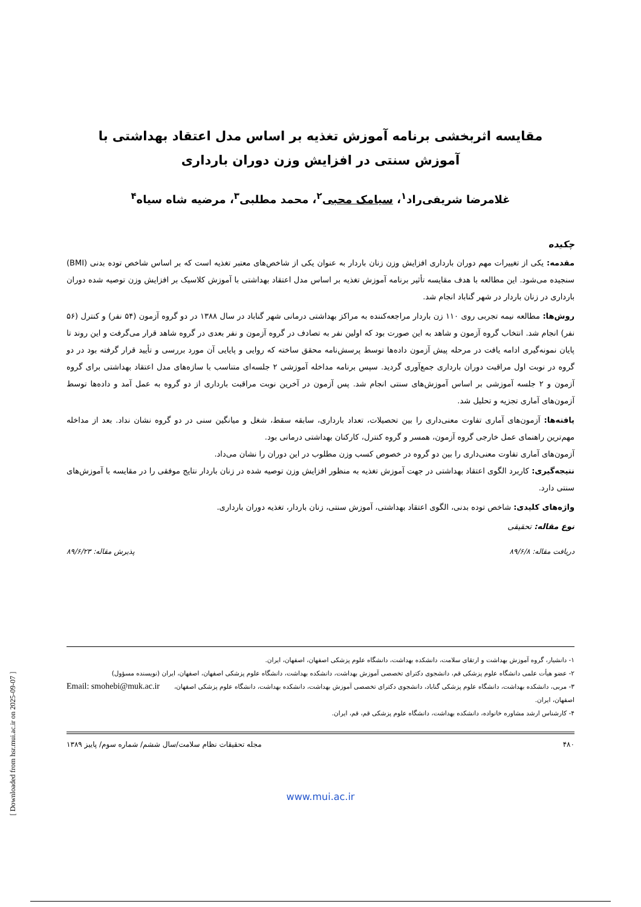مقایسه اثربخشی برنامه آموزش تغذیه بر اساس مدل اعتقاد بهداشتی با آموزش سنتی در افزایش وزن دوران بارداری
غلامرضا شریفی‌راد<sup>۱</sup>، سیامک محبی<sup>۲</sup>، محمد مطلبی<sup>۳</sup>، مرضیه شاه سیاه<sup>۴</sup>
چکیده
مقدمه: یکی از تغییرات مهم دوران بارداری افزایش وزن زنان باردار به عنوان یکی از شاخص‌های معتبر تغذیه است که بر اساس شاخص توده بدنی (BMI) سنجیده می‌شود. این مطالعه با هدف مقایسه تأثیر برنامه آموزش تغذیه بر اساس مدل اعتقاد بهداشتی با آموزش کلاسیک بر افزایش وزن توصیه شده دوران بارداری در زنان باردار در شهر گناباد انجام شد.
روش‌ها: مطالعه نیمه تجربی روی ۱۱۰ زن باردار مراجعه‌کننده به مراکز بهداشتی درمانی شهر گناباد در سال ۱۳۸۸ در دو گروه آزمون (۵۴ نفر) و کنترل (۵۶ نفر) انجام شد. انتخاب گروه آزمون و شاهد به این صورت بود که اولین نفر به تصادف در گروه آزمون و نفر بعدی در گروه شاهد قرار می‌گرفت و این روند تا پایان نمونه‌گیری ادامه یافت در مرحله پیش آزمون داده‌ها توسط پرسش‌نامه محقق ساخته که روایی و پایایی آن مورد بررسی و تأیید قرار گرفته بود در دو گروه در نوبت اول مراقبت دوران بارداری جمع‌آوری گردید. سپس برنامه مداخله آموزشی ۲ جلسه‌ای متناسب با سازه‌های مدل اعتقاد بهداشتی برای گروه آزمون و ۲ جلسه آموزشی بر اساس آموزش‌های سنتی انجام شد. پس آزمون در آخرین نوبت مراقبت بارداری از دو گروه به عمل آمد و داده‌ها توسط آزمون‌های آماری تجزیه و تحلیل شد.
یافته‌ها: آزمون‌های آماری تفاوت معنی‌داری را بین تحصیلات، تعداد بارداری، سابقه سقط، شغل و میانگین سنی در دو گروه نشان نداد. بعد از مداخله مهم‌ترین راهنمای عمل خارجی گروه آزمون، همسر و گروه کنترل، کارکنان بهداشتی درمانی بود.
آزمون‌های آماری تفاوت معنی‌داری را بین دو گروه در خصوص کسب وزن مطلوب در این دوران را نشان می‌داد.
نتیجه‌گیری: کاربرد الگوی اعتقاد بهداشتی در جهت آموزش تغذیه به منظور افزایش وزن توصیه شده در زنان باردار نتایج موفقی را در مقایسه با آموزش‌های سنتی دارد.
واژه‌های کلیدی: شاخص توده بدنی، الگوی اعتقاد بهداشتی، آموزش سنتی، زنان باردار، تغذیه دوران بارداری.
نوع مقاله: تحقیقی
دریافت مقاله: ۸۹/۶/۸ پذیرش مقاله: ۸۹/۶/۲۳
۱- دانشیار، گروه آموزش بهداشت و ارتقای سلامت، دانشکده بهداشت، دانشگاه علوم پزشکی اصفهان، اصفهان، ایران.
۲- عضو هیأت علمی دانشگاه علوم پزشکی قم، دانشجوی دکترای تخصصی آموزش بهداشت، دانشکده بهداشت، دانشگاه علوم پزشکی اصفهان، اصفهان، ایران (نویسنده مسؤول) Email: smohebi@muk.ac.ir
۳- مربی، دانشکده بهداشت، دانشگاه علوم پزشکی گناباد، دانشجوی دکترای تخصصی آموزش بهداشت، دانشکده بهداشت، دانشگاه علوم پزشکی اصفهان، اصفهان، ایران.
۴- کارشناس ارشد مشاوره خانواده، دانشکده بهداشت، دانشگاه علوم پزشکی قم، قم، ایران.
۴۸۰ مجله تحقیقات نظام سلامت/سال ششم/ شماره سوم/ پاییز ۱۳۸۹
www.mui.ac.ir
[ Downloaded from hsr.mui.ac.ir on 2025-09-07 ]